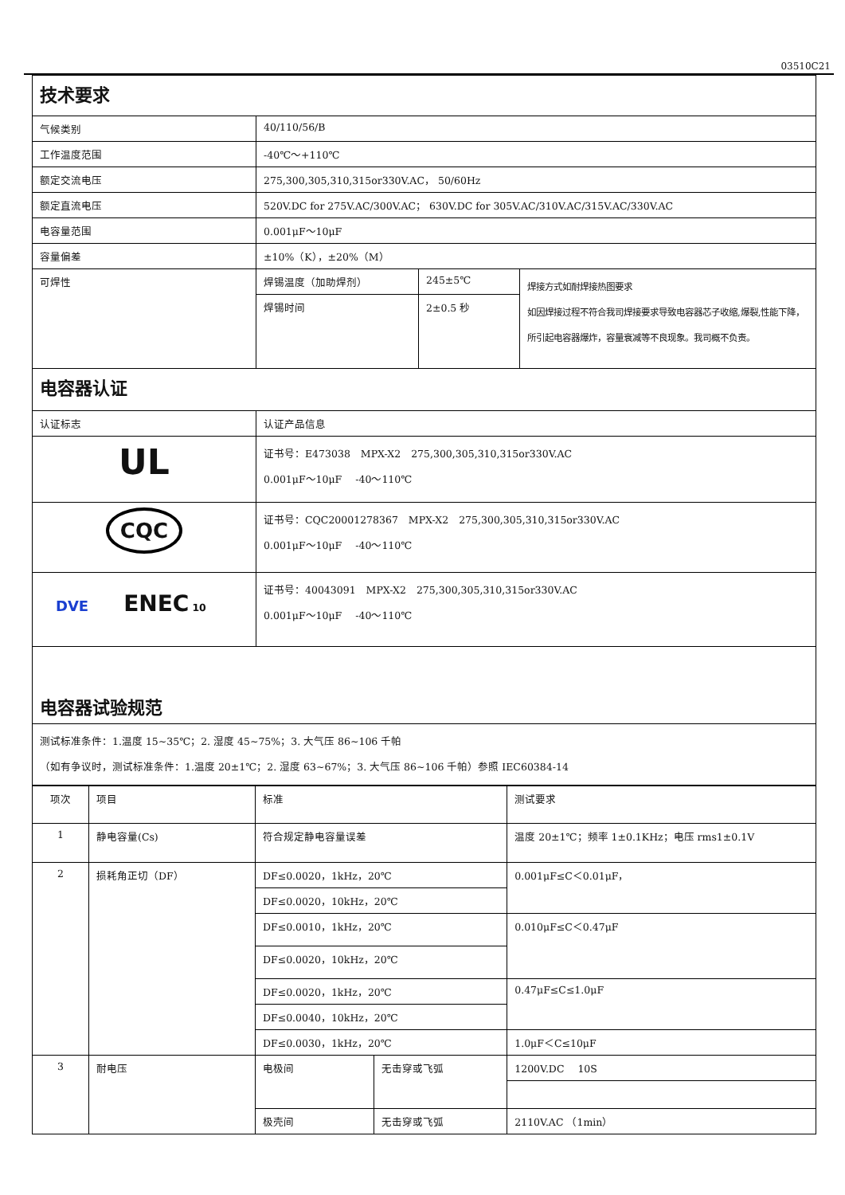03510C21
| 技术要求 | | | |
| 气候类别 | 40/110/56/B | | |
| 工作温度范围 | -40℃～+110℃ | | |
| 额定交流电压 | 275,300,305,310,315or330V.AC， 50/60Hz | | |
| 额定直流电压 | 520V.DC for 275V.AC/300V.AC； 630V.DC for 305V.AC/310V.AC/315V.AC/330V.AC | | |
| 电容量范围 | 0.001μF～10μF | | |
| 容量偏差 | ±10%（K），±20%（M） | | |
| 可焊性 | 焊锡温度（加助焊剂） | 245±5℃ | 焊接方式如耐焊接热图要求 如因焊接过程不符合我司焊接要求导致电容器芯子收缩,爆裂,性能下降，所引起电容器爆炸，容量衰减等不良现象。我司概不负责。 |
| | 焊锡时间 | 2±0.5 秒 | |
| 电容器认证 | | | |
| 认证标志 | 认证产品信息 | | |
| UL | 证书号：E473038 MPX-X2 275,300,305,310,315or330V.AC 0.001μF～10μF -40～110℃ | | |
| CQC | 证书号：CQC20001278367 MPX-X2 275,300,305,310,315or330V.AC 0.001μF～10μF -40～110℃ | | |
| DVE ENEC 10 | 证书号：40043091 MPX-X2 275,300,305,310,315or330V.AC 0.001μF～10μF -40～110℃ | | |
| 电容器试验规范 | | | |
| 测试标准条件：1.温度 15~35℃；2. 湿度 45~75%；3. 大气压 86~106 千帕 （如有争议时，测试标准条件：1.温度 20±1℃；2. 湿度 63~67%；3. 大气压 86~106 千帕）参照 IEC60384-14 | | | |
| 项次 | 项目 | 标准 | | 测试要求 |
| 1 | 静电容量(Cs) | 符合规定静电容量误差 | | 温度 20±1℃；频率 1±0.1KHz；电压 rms1±0.1V |
| 2 | 损耗角正切（DF） | DF≤0.0020，1kHz，20℃ | | 0.001μF≤C＜0.01μF， |
| | | DF≤0.0020，10kHz，20℃ | | |
| | | DF≤0.0010，1kHz，20℃ | | 0.010μF≤C＜0.47μF |
| | | DF≤0.0020，10kHz，20℃ | | |
| | | DF≤0.0020，1kHz，20℃ | | 0.47μF≤C≤1.0μF |
| | | DF≤0.0040，10kHz，20℃ | | |
| | | DF≤0.0030，1kHz，20℃ | | 1.0μF＜C≤10μF |
| 3 | 耐电压 | 电极间 | 无击穿或飞弧 | 1200V.DC 10S |
| | | 极壳间 | 无击穿或飞弧 | 2110V.AC （1min） |